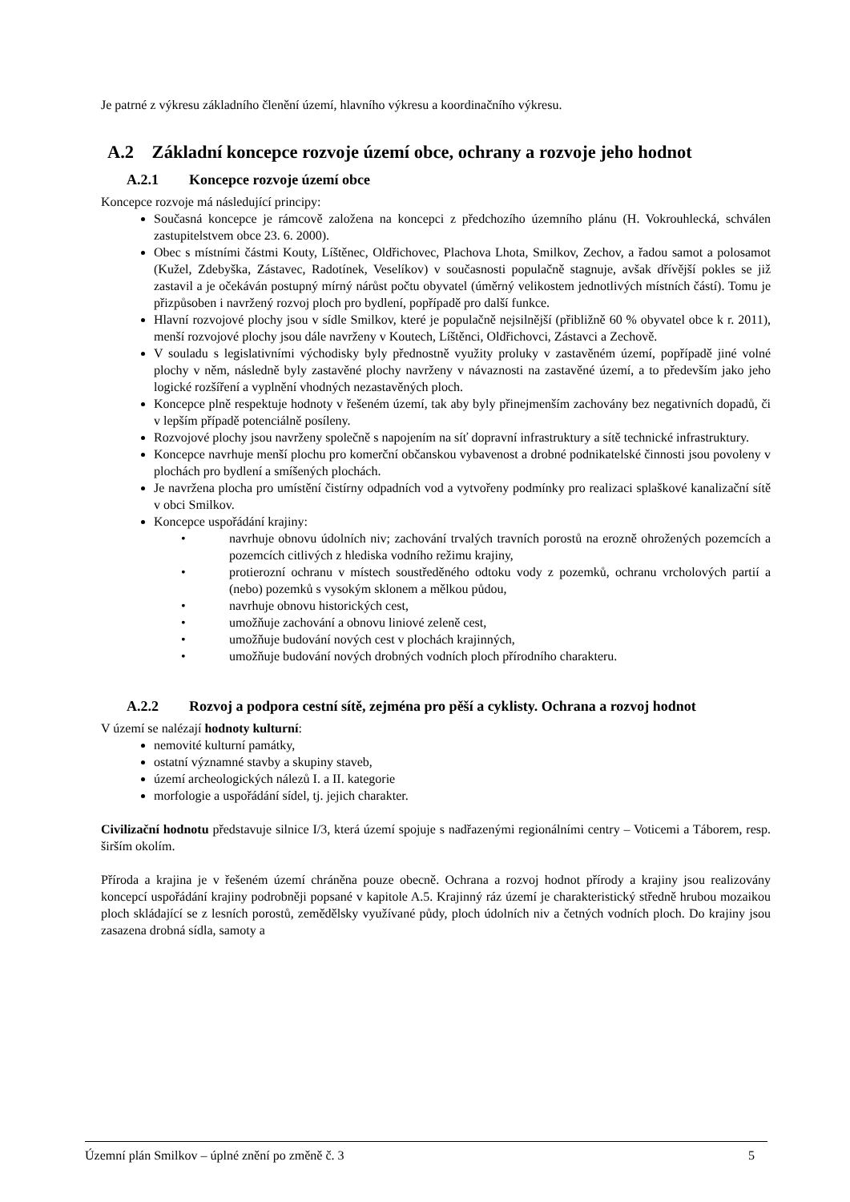Je patrné z výkresu základního členění území, hlavního výkresu a koordinačního výkresu.
A.2 Základní koncepce rozvoje území obce, ochrany a rozvoje jeho hodnot
A.2.1 Koncepce rozvoje území obce
Koncepce rozvoje má následující principy:
Současná koncepce je rámcově založena na koncepci z předchozího územního plánu (H. Vokrouhlecká, schválen zastupitelstvem obce 23. 6. 2000).
Obec s místními částmi Kouty, Líštěnec, Oldřichovec, Plachova Lhota, Smilkov, Zechov, a řadou samot a polosamot (Kužel, Zdebyška, Zástavec, Radotínek, Veselíkov) v současnosti populačně stagnuje, avšak dřívější pokles se již zastavil a je očekáván postupný mírný nárůst počtu obyvatel (úměrný velikostem jednotlivých místních částí). Tomu je přizpůsoben i navržený rozvoj ploch pro bydlení, popřípadě pro další funkce.
Hlavní rozvojové plochy jsou v sídle Smilkov, které je populačně nejsilnější (přibližně 60 % obyvatel obce k r. 2011), menší rozvojové plochy jsou dále navrženy v Koutech, Líštěnci, Oldřichovci, Zástavci a Zechově.
V souladu s legislativními východisky byly přednostně využity proluky v zastavěném území, popřípadě jiné volné plochy v něm, následně byly zastavěné plochy navrženy v návaznosti na zastavěné území, a to především jako jeho logické rozšíření a vyplnění vhodných nezastavěných ploch.
Koncepce plně respektuje hodnoty v řešeném území, tak aby byly přinejmenším zachovány bez negativních dopadů, či v lepším případě potenciálně posíleny.
Rozvojové plochy jsou navrženy společně s napojením na síť dopravní infrastruktury a sítě technické infrastruktury.
Koncepce navrhuje menší plochu pro komerční občanskou vybavenost a drobné podnikatelské činnosti jsou povoleny v plochách pro bydlení a smíšených plochách.
Je navržena plocha pro umístění čistírny odpadních vod a vytvořeny podmínky pro realizaci splaškové kanalizační sítě v obci Smilkov.
Koncepce uspořádání krajiny:
• navrhuje obnovu údolních niv; zachování trvalých travních porostů na erozně ohrožených pozemcích a pozemcích citlivých z hlediska vodního režimu krajiny,
• protierozní ochranu v místech soustředěného odtoku vody z pozemků, ochranu vrcholových partií a (nebo) pozemků s vysokým sklonem a mělkou půdou,
• navrhuje obnovu historických cest,
• umožňuje zachování a obnovu liniové zeleně cest,
• umožňuje budování nových cest v plochách krajinných,
• umožňuje budování nových drobných vodních ploch přírodního charakteru.
A.2.2 Rozvoj a podpora cestní sítě, zejména pro pěší a cyklisty. Ochrana a rozvoj hodnot
V území se nalézají hodnoty kulturní:
nemovité kulturní památky,
ostatní významné stavby a skupiny staveb,
území archeologických nálezů I. a II. kategorie
morfologie a uspořádání sídel, tj. jejich charakter.
Civilizační hodnotu představuje silnice I/3, která území spojuje s nadřazenými regionálními centry – Voticemi a Táborem, resp. širším okolím.
Příroda a krajina je v řešeném území chráněna pouze obecně. Ochrana a rozvoj hodnot přírody a krajiny jsou realizovány koncepcí uspořádání krajiny podrobněji popsané v kapitole A.5. Krajinný ráz území je charakteristický středně hrubou mozaikou ploch skládající se z lesních porostů, zemědělsky využívané půdy, ploch údolních niv a četných vodních ploch. Do krajiny jsou zasazena drobná sídla, samoty a
Územní plán Smilkov – úplné znění po změně č. 3 5